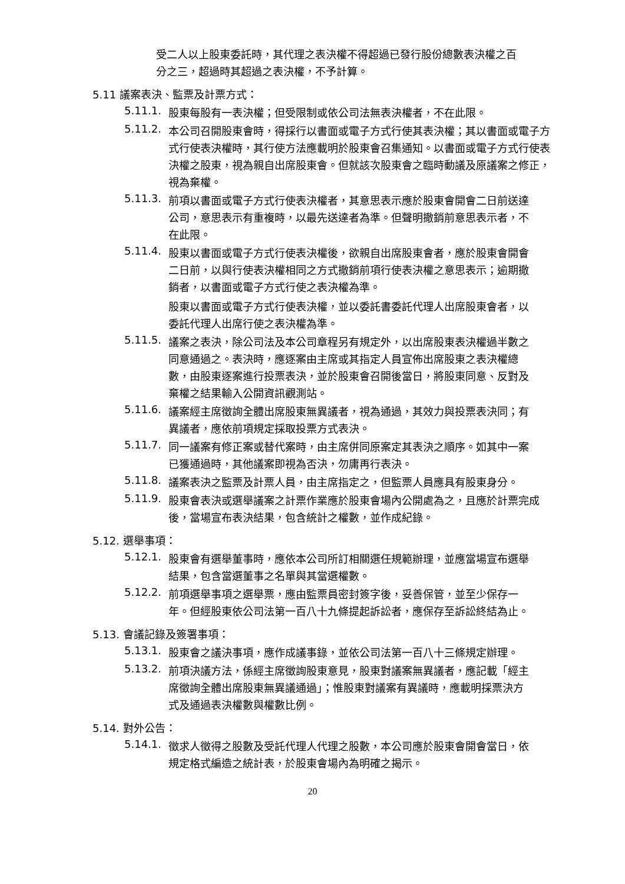受二人以上股東委託時，其代理之表決權不得超過已發行股份總數表決權之百分之三，超過時其超過之表決權，不予計算。
5.11 議案表決、監票及計票方式：
5.11.1.
股東每股有一表決權；但受限制或依公司法無表決權者，不在此限。
5.11.2.
本公司召開股東會時，得採行以書面或電子方式行使其表決權；其以書面或電子方式行使表決權時，其行使方法應載明於股東會召集通知。以書面或電子方式行使表決權之股東，視為親自出席股東會。但就該次股東會之臨時動議及原議案之修正，視為棄權。
5.11.3.
前項以書面或電子方式行使表決權者，其意思表示應於股東會開會二日前送達公司，意思表示有重複時，以最先送達者為準。但聲明撤銷前意思表示者，不在此限。
5.11.4.
股東以書面或電子方式行使表決權後，欲親自出席股東會者，應於股東會開會二日前，以與行使表決權相同之方式撤銷前項行使表決權之意思表示；逾期撤銷者，以書面或電子方式行使之表決權為準。
股東以書面或電子方式行使表決權，並以委託書委託代理人出席股東會者，以委託代理人出席行使之表決權為準。
5.11.5.
議案之表決，除公司法及本公司章程另有規定外，以出席股東表決權過半數之同意通過之。表決時，應逐案由主席或其指定人員宣佈出席股東之表決權總數，由股東逐案進行投票表決，並於股東會召開後當日，將股東同意、反對及棄權之結果輸入公開資訊觀測站。
5.11.6.
議案經主席徵詢全體出席股東無異議者，視為通過，其效力與投票表決同；有異議者，應依前項規定採取投票方式表決。
5.11.7.
同一議案有修正案或替代案時，由主席併同原案定其表決之順序。如其中一案已獲通過時，其他議案即視為否決，勿庸再行表決。
5.11.8.
議案表決之監票及計票人員，由主席指定之，但監票人員應具有股東身分。
5.11.9.
股東會表決或選舉議案之計票作業應於股東會場內公開處為之，且應於計票完成後，當場宣布表決結果，包含統計之權數，並作成紀錄。
5.12. 選舉事項：
5.12.1.
股東會有選舉董事時，應依本公司所訂相關選任規範辦理，並應當場宣布選舉結果，包含當選董事之名單與其當選權數。
5.12.2.
前項選舉事項之選舉票，應由監票員密封簽字後，妥善保管，並至少保存一年。但經股東依公司法第一百八十九條提起訴訟者，應保存至訴訟終結為止。
5.13. 會議記錄及簽署事項：
5.13.1.
股東會之議決事項，應作成議事錄，並依公司法第一百八十三條規定辦理。
5.13.2.
前項決議方法，係經主席徵詢股東意見，股東對議案無異議者，應記載「經主席徵詢全體出席股東無異議通過」；惟股東對議案有異議時，應載明採票決方式及通過表決權數與權數比例。
5.14. 對外公告：
5.14.1.
徵求人徵得之股數及受託代理人代理之股數，本公司應於股東會開會當日，依規定格式編造之統計表，於股東會場內為明確之揭示。
20